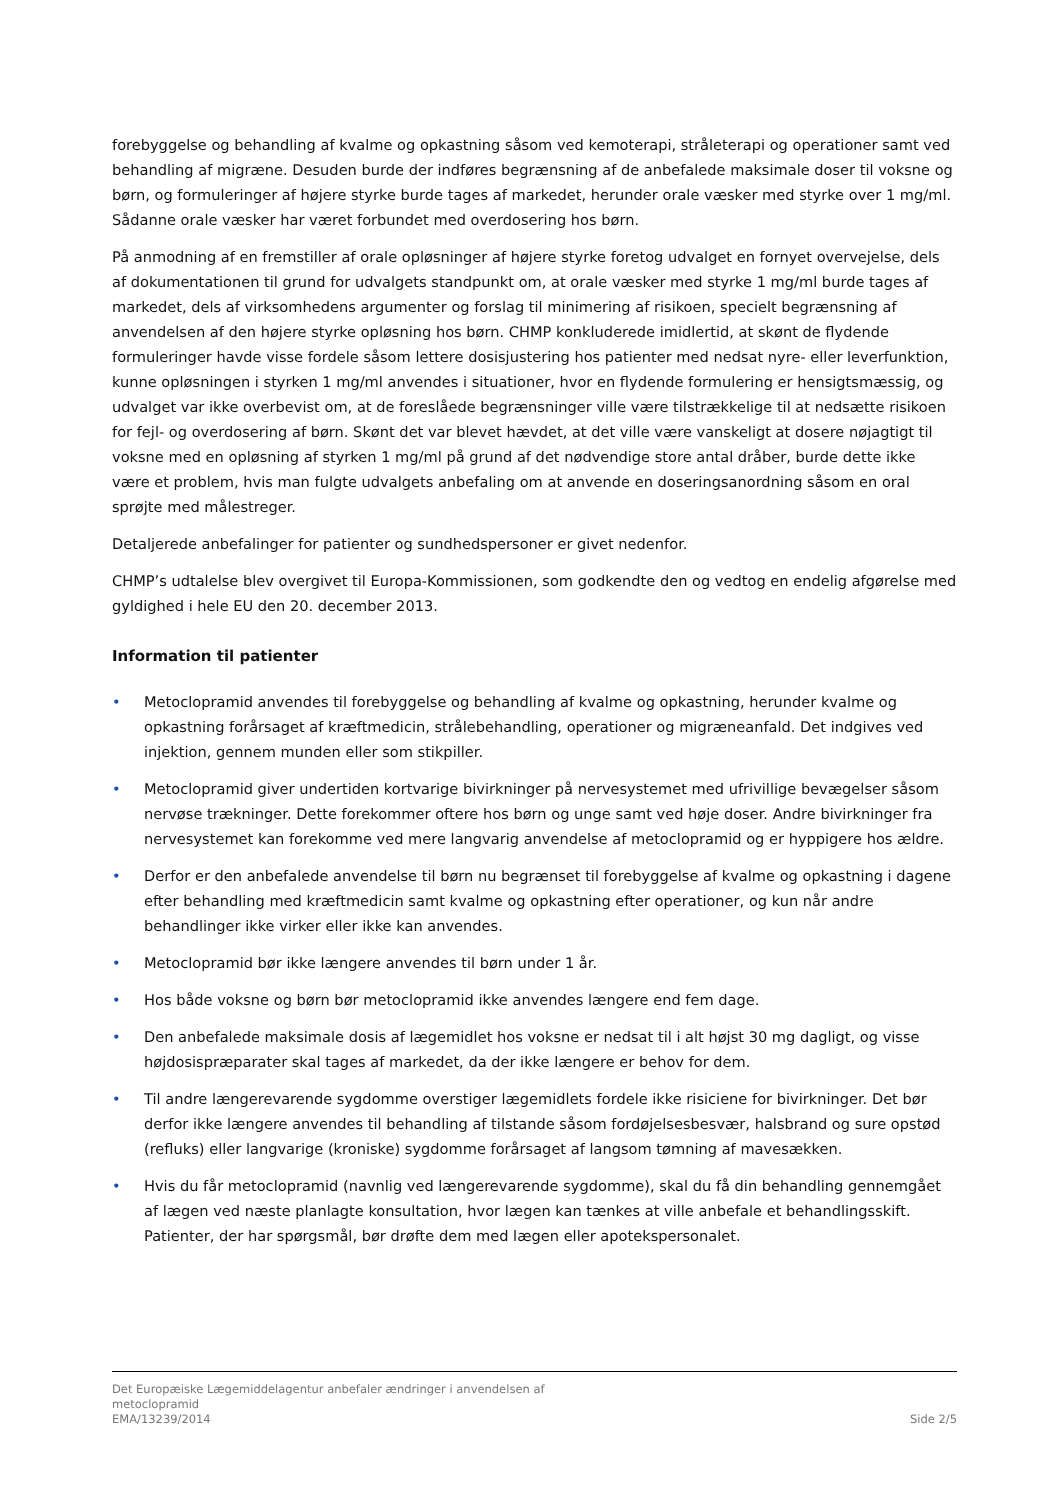forebyggelse og behandling af kvalme og opkastning såsom ved kemoterapi, stråleterapi og operationer samt ved behandling af migræne. Desuden burde der indføres begrænsning af de anbefalede maksimale doser til voksne og børn, og formuleringer af højere styrke burde tages af markedet, herunder orale væsker med styrke over 1 mg/ml. Sådanne orale væsker har været forbundet med overdosering hos børn.
På anmodning af en fremstiller af orale opløsninger af højere styrke foretog udvalget en fornyet overvejelse, dels af dokumentationen til grund for udvalgets standpunkt om, at orale væsker med styrke 1 mg/ml burde tages af markedet, dels af virksomhedens argumenter og forslag til minimering af risikoen, specielt begrænsning af anvendelsen af den højere styrke opløsning hos børn. CHMP konkluderede imidlertid, at skønt de flydende formuleringer havde visse fordele såsom lettere dosisjustering hos patienter med nedsat nyre- eller leverfunktion, kunne opløsningen i styrken 1 mg/ml anvendes i situationer, hvor en flydende formulering er hensigtsmæssig, og udvalget var ikke overbevist om, at de foreslåede begrænsninger ville være tilstrækkelige til at nedsætte risikoen for fejl- og overdosering af børn. Skønt det var blevet hævdet, at det ville være vanskeligt at dosere nøjagtigt til voksne med en opløsning af styrken 1 mg/ml på grund af det nødvendige store antal dråber, burde dette ikke være et problem, hvis man fulgte udvalgets anbefaling om at anvende en doseringsanordning såsom en oral sprøjte med målestreger.
Detaljerede anbefalinger for patienter og sundhedspersoner er givet nedenfor.
CHMP’s udtalelse blev overgivet til Europa-Kommissionen, som godkendte den og vedtog en endelig afgørelse med gyldighed i hele EU den 20. december 2013.
Information til patienter
• Metoclopramid anvendes til forebyggelse og behandling af kvalme og opkastning, herunder kvalme og opkastning forårsaget af kræftmedicin, strålebehandling, operationer og migræneanfald. Det indgives ved injektion, gennem munden eller som stikpiller.
• Metoclopramid giver undertiden kortvarige bivirkninger på nervesystemet med ufrivillige bevægelser såsom nervøse trækninger. Dette forekommer oftere hos børn og unge samt ved høje doser. Andre bivirkninger fra nervesystemet kan forekomme ved mere langvarig anvendelse af metoclopramid og er hyppigere hos ældre.
• Derfor er den anbefalede anvendelse til børn nu begrænset til forebyggelse af kvalme og opkastning i dagene efter behandling med kræftmedicin samt kvalme og opkastning efter operationer, og kun når andre behandlinger ikke virker eller ikke kan anvendes.
• Metoclopramid bør ikke længere anvendes til børn under 1 år.
• Hos både voksne og børn bør metoclopramid ikke anvendes længere end fem dage.
• Den anbefalede maksimale dosis af lægemidlet hos voksne er nedsat til i alt højst 30 mg dagligt, og visse højdosispræparater skal tages af markedet, da der ikke længere er behov for dem.
• Til andre længerevarende sygdomme overstiger lægemidlets fordele ikke risiciene for bivirkninger. Det bør derfor ikke længere anvendes til behandling af tilstande såsom fordøjelsesbesvær, halsbrand og sure opstød (refluks) eller langvarige (kroniske) sygdomme forårsaget af langsom tømning af mavesækken.
• Hvis du får metoclopramid (navnlig ved længerevarende sygdomme), skal du få din behandling gennemgået af lægen ved næste planlagte konsultation, hvor lægen kan tænkes at ville anbefale et behandlingsskift. Patienter, der har spørgsmål, bør drøfte dem med lægen eller apotekspersonalet.
Det Europæiske Lægemiddelagentur anbefaler ændringer i anvendelsen af
metoclopramid
EMA/13239/2014
Side 2/5